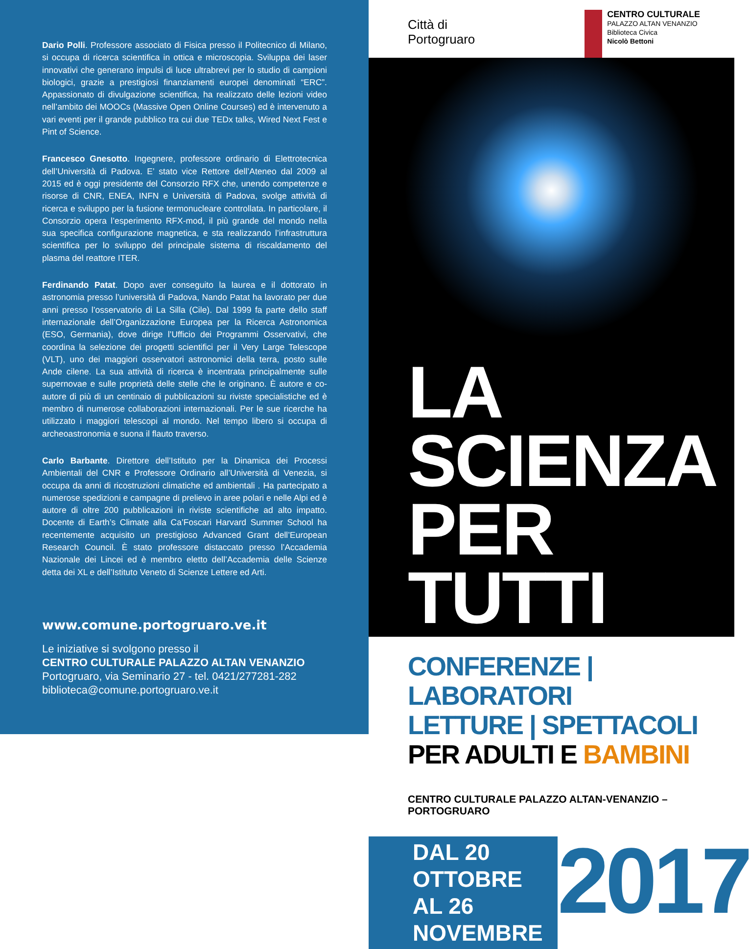Dario Polli. Professore associato di Fisica presso il Politecnico di Milano, si occupa di ricerca scientifica in ottica e microscopia. Sviluppa dei laser innovativi che generano impulsi di luce ultrabrevi per lo studio di campioni biologici, grazie a prestigiosi finanziamenti europei denominati “ERC”. Appassionato di divulgazione scientifica, ha realizzato delle lezioni video nell’ambito dei MOOCs (Massive Open Online Courses) ed è intervenuto a vari eventi per il grande pubblico tra cui due TEDx talks, Wired Next Fest e Pint of Science.
Francesco Gnesotto. Ingegnere, professore ordinario di Elettrotecnica dell’Università di Padova. E’ stato vice Rettore dell’Ateneo dal 2009 al 2015 ed è oggi presidente del Consorzio RFX che, unendo competenze e risorse di CNR, ENEA, INFN e Università di Padova, svolge attività di ricerca e sviluppo per la fusione termonucleare controllata. In particolare, il Consorzio opera l’esperimento RFX-mod, il più grande del mondo nella sua specifica configurazione magnetica, e sta realizzando l’infrastruttura scientifica per lo sviluppo del principale sistema di riscaldamento del plasma del reattore ITER.
Ferdinando Patat. Dopo aver conseguito la laurea e il dottorato in astronomia presso l’università di Padova, Nando Patat ha lavorato per due anni presso l’osservatorio di La Silla (Cile). Dal 1999 fa parte dello staff internazionale dell’Organizzazione Europea per la Ricerca Astronomica (ESO, Germania), dove dirige l’Ufficio dei Programmi Osservativi, che coordina la selezione dei progetti scientifici per il Very Large Telescope (VLT), uno dei maggiori osservatori astronomici della terra, posto sulle Ande cilene. La sua attività di ricerca è incentrata principalmente sulle supernovae e sulle proprietà delle stelle che le originano. È autore e co-autore di più di un centinaio di pubblicazioni su riviste specialistiche ed è membro di numerose collaborazioni internazionali. Per le sue ricerche ha utilizzato i maggiori telescopi al mondo. Nel tempo libero si occupa di archeoastronomia e suona il flauto traverso.
Carlo Barbante. Direttore dell’Istituto per la Dinamica dei Processi Ambientali del CNR e Professore Ordinario all’Università di Venezia, si occupa da anni di ricostruzioni climatiche ed ambientali . Ha partecipato a numerose spedizioni e campagne di prelievo in aree polari e nelle Alpi ed è autore di oltre 200 pubblicazioni in riviste scientifiche ad alto impatto. Docente di Earth’s Climate alla Ca’Foscari Harvard Summer School ha recentemente acquisito un prestigioso Advanced Grant dell’European Research Council. È stato professore distaccato presso l’Accademia Nazionale dei Lincei ed è membro eletto dell’Accademia delle Scienze detta dei XL e dell’Istituto Veneto di Scienze Lettere ed Arti.
www.comune.portogruaro.ve.it
Le iniziative si svolgono presso il
CENTRO CULTURALE PALAZZO ALTAN VENANZIO
Portogruaro, via Seminario 27 - tel. 0421/277281-282
biblioteca@comune.portogruaro.ve.it
Città di
Portogruaro
CENTRO CULTURALE
PALAZZO ALTAN VENANZIO
Biblioteca Civica
Nicolò Bettoni
LA SCIENZA
PER TUTTI
CONFERENZE | LABORATORI
LETTURE | SPETTACOLI
PER ADULTI E BAMBINI
CENTRO CULTURALE PALAZZO ALTAN-VENANZIO – PORTOGRUARO
DAL 20 OTTOBRE
AL 26 NOVEMBRE
2017